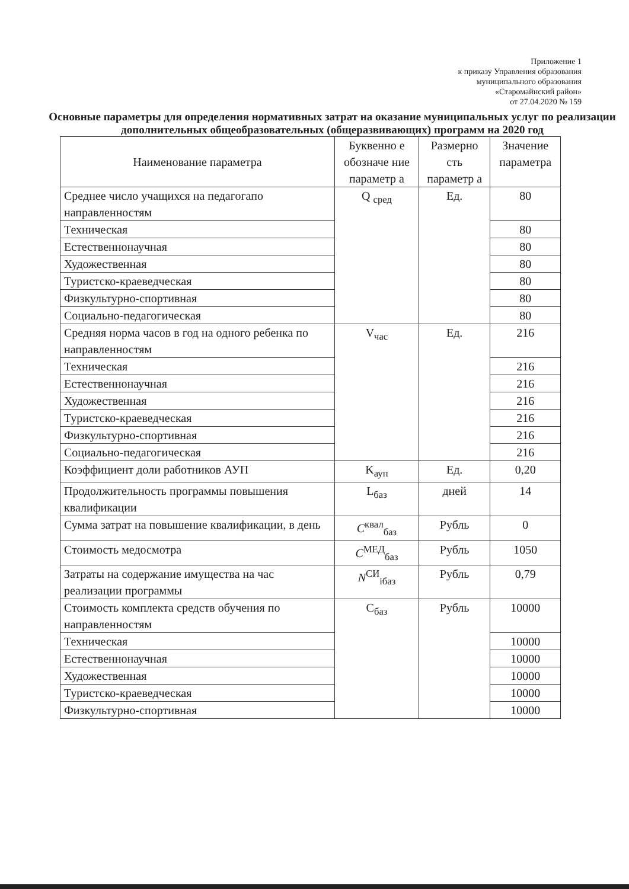Приложение 1
к приказу Управления образования
муниципального образования
«Старомайнский район»
от 27.04.2020 № 159
Основные параметры для определения нормативных затрат на оказание муниципальных услуг по реализации дополнительных общеобразовательных (общеразвивающих) программ на 2020 год
| Наименование параметра | Буквенно е обозначе ние параметр а | Размерно сть параметр а | Значение параметра |
| --- | --- | --- | --- |
| Среднее число учащихся на педагогапо направленностям | Q <sub>сред</sub> | Ед. | 80 |
| Техническая | | | 80 |
| Естественнонаучная | | | 80 |
| Художественная | | | 80 |
| Туристско-краеведческая | | | 80 |
| Физкультурно-спортивная | | | 80 |
| Социально-педагогическая | | | 80 |
| Средняя норма часов в год на одного ребенка по направленностям | V<sub>час</sub> | Ед. | 216 |
| Техническая | | | 216 |
| Естественнонаучная | | | 216 |
| Художественная | | | 216 |
| Туристско-краеведческая | | | 216 |
| Физкультурно-спортивная | | | 216 |
| Социально-педагогическая | | | 216 |
| Коэффициент доли работников АУП | K<sub>ауп</sub> | Ед. | 0,20 |
| Продолжительность программы повышения квалификации | L<sub>баз</sub> | дней | 14 |
| Сумма затрат на повышение квалификации, в день | C<sup>квал</sup><sub>баз</sub> | Рубль | 0 |
| Стоимость медосмотра | C<sup>МЕД</sup><sub>баз</sub> | Рубль | 1050 |
| Затраты на содержание имущества на час реализации программы | N<sup>СИ</sup><sub>iбаз</sub> | Рубль | 0,79 |
| Стоимость комплекта средств обучения по направленностям | C<sub>баз</sub> | Рубль | 10000 |
| Техническая | | | 10000 |
| Естественнонаучная | | | 10000 |
| Художественная | | | 10000 |
| Туристско-краеведческая | | | 10000 |
| Физкультурно-спортивная | | | 10000 |